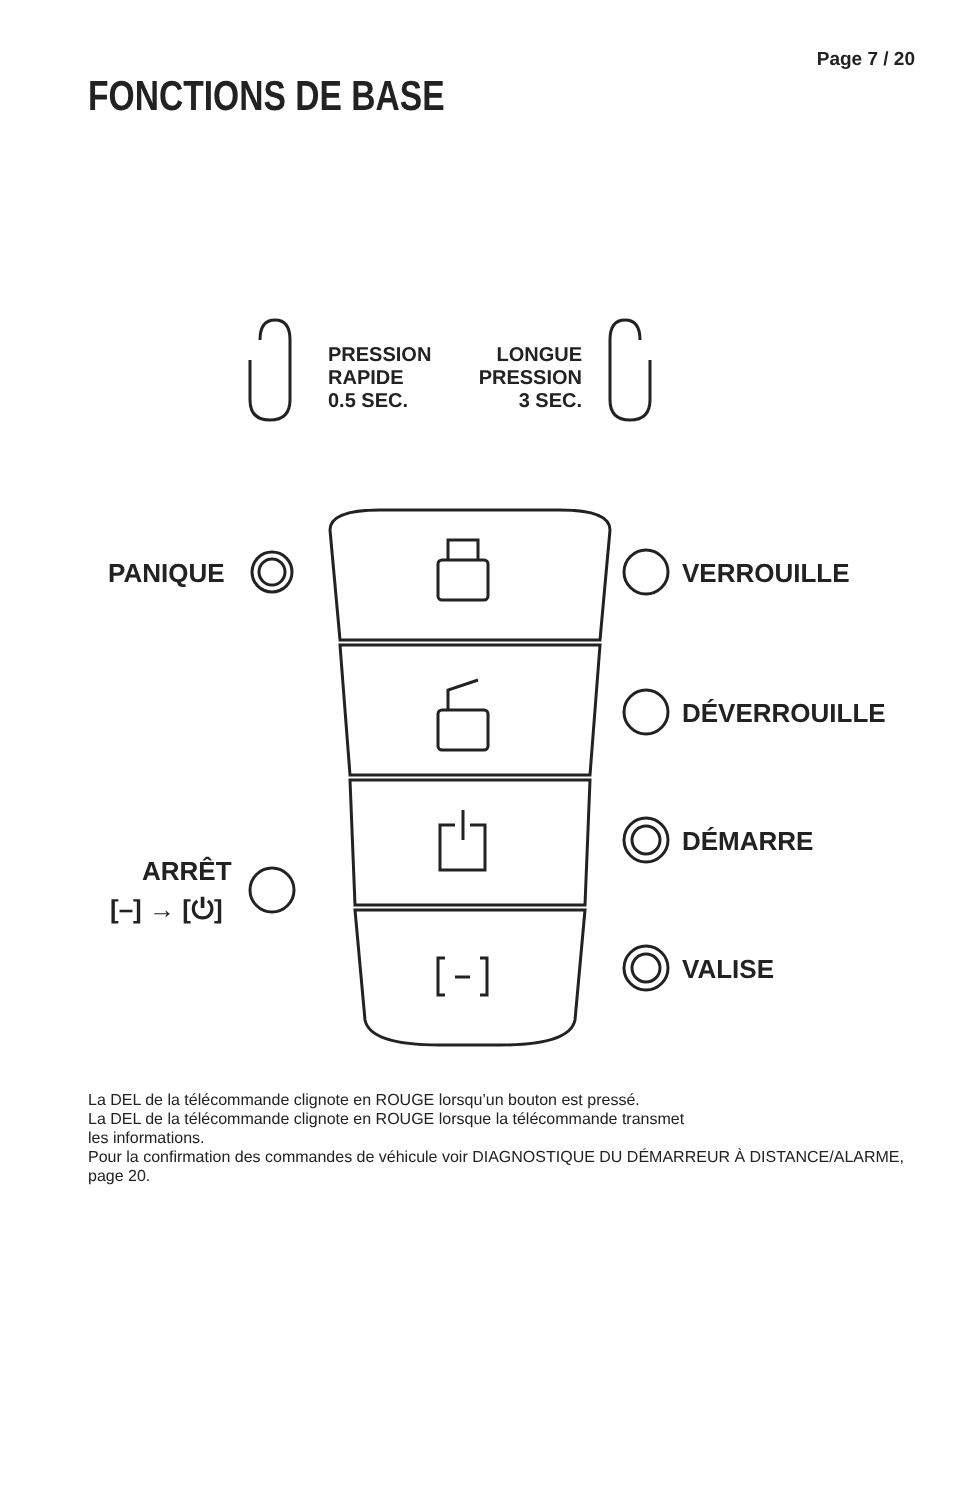Page 7 / 20
FONCTIONS DE BASE
PRESSION
RAPIDE
0.5 SEC.
LONGUE
PRESSION
3 SEC.
PANIQUE VERROUILLE
DÉVERROUILLE
DÉMARRE
ARRÊT
[–] → [⏻]
VALISE
La DEL de la télécommande clignote en ROUGE lorsqu’un bouton est pressé.
La DEL de la télécommande clignote en ROUGE lorsque la télécommande transmet
les informations.
Pour la confirmation des commandes de véhicule voir DIAGNOSTIQUE DU DÉMARREUR À DISTANCE/ALARME, page 20.